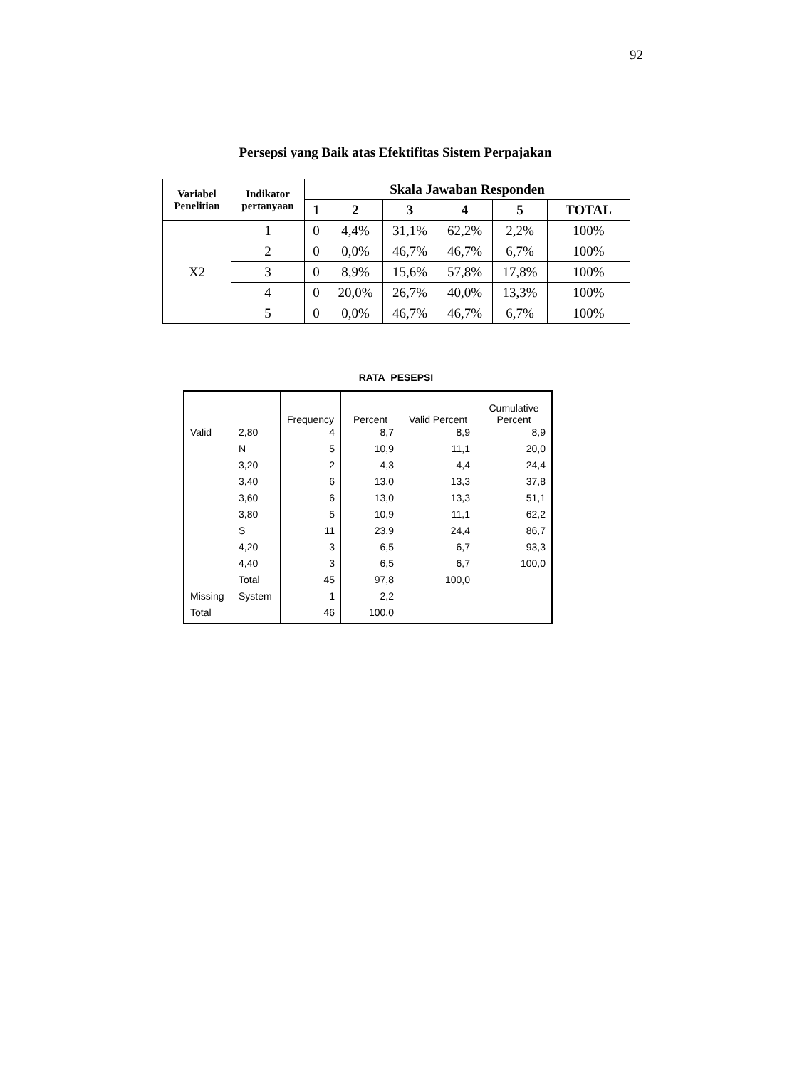92
Persepsi yang Baik atas Efektifitas Sistem Perpajakan
| Variabel Penelitian | Indikator pertanyaan | Skala Jawaban Responden | | | | | |
| --- | --- | --- | --- | --- | --- | --- | --- |
| | | 1 | 2 | 3 | 4 | 5 | TOTAL |
| X2 | 1 | 0 | 4,4% | 31,1% | 62,2% | 2,2% | 100% |
| | 2 | 0 | 0,0% | 46,7% | 46,7% | 6,7% | 100% |
| | 3 | 0 | 8,9% | 15,6% | 57,8% | 17,8% | 100% |
| | 4 | 0 | 20,0% | 26,7% | 40,0% | 13,3% | 100% |
| | 5 | 0 | 0,0% | 46,7% | 46,7% | 6,7% | 100% |
RATA_PESEPSI
| | | Frequency | Percent | Valid Percent | Cumulative Percent |
| --- | --- | --- | --- | --- | --- |
| Valid | 2,80 | 4 | 8,7 | 8,9 | 8,9 |
| | N | 5 | 10,9 | 11,1 | 20,0 |
| | 3,20 | 2 | 4,3 | 4,4 | 24,4 |
| | 3,40 | 6 | 13,0 | 13,3 | 37,8 |
| | 3,60 | 6 | 13,0 | 13,3 | 51,1 |
| | 3,80 | 5 | 10,9 | 11,1 | 62,2 |
| | S | 11 | 23,9 | 24,4 | 86,7 |
| | 4,20 | 3 | 6,5 | 6,7 | 93,3 |
| | 4,40 | 3 | 6,5 | 6,7 | 100,0 |
| | Total | 45 | 97,8 | 100,0 | |
| Missing | System | 1 | 2,2 | | |
| Total | | 46 | 100,0 | | |